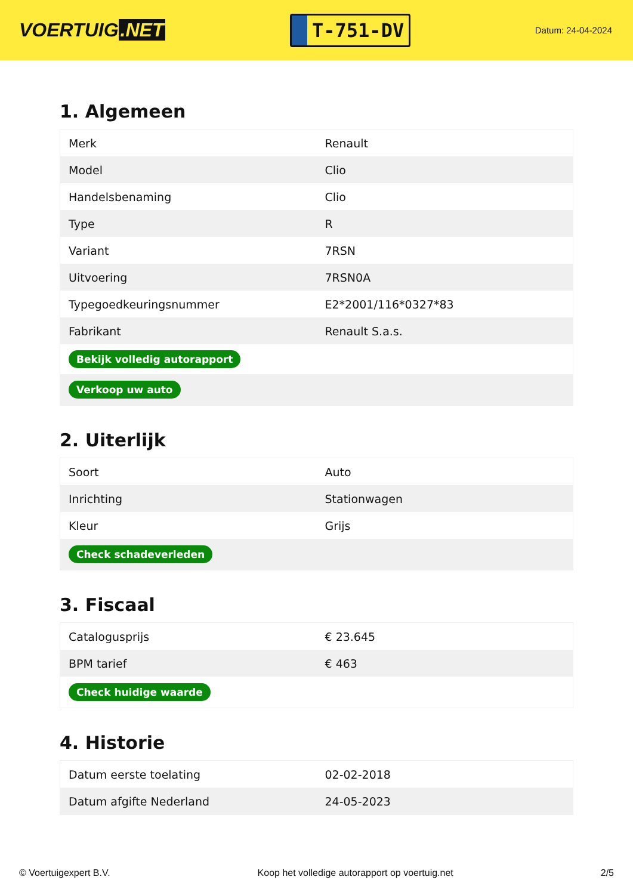VOERTUIG.NET
T-751-DV
Datum: 24-04-2024
1. Algemeen
| Merk | Renault |
| Model | Clio |
| Handelsbenaming | Clio |
| Type | R |
| Variant | 7RSN |
| Uitvoering | 7RSN0A |
| Typegoedkeuringsnummer | E2*2001/116*0327*83 |
| Fabrikant | Renault S.a.s. |
| Bekijk volledig autorapport | |
| Verkoop uw auto | |
2. Uiterlijk
| Soort | Auto |
| Inrichting | Stationwagen |
| Kleur | Grijs |
| Check schadeverleden | |
3. Fiscaal
| Catalogusprijs | € 23.645 |
| BPM tarief | € 463 |
| Check huidige waarde | |
4. Historie
| Datum eerste toelating | 02-02-2018 |
| Datum afgifte Nederland | 24-05-2023 |
© Voertuigexpert B.V. Koop het volledige autorapport op voertuig.net 2/5